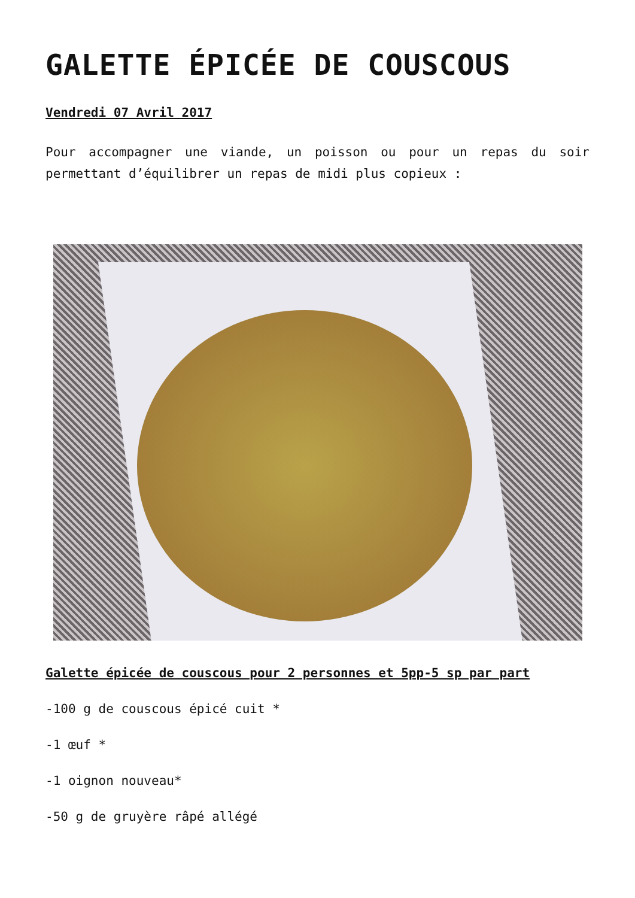GALETTE ÉPICÉE DE COUSCOUS
Vendredi 07 Avril 2017
Pour accompagner une viande, un poisson ou pour un repas du soir permettant d’équilibrer un repas de midi plus copieux :
Galette épicée de couscous pour 2 personnes et 5pp-5 sp par part
-100 g de couscous épicé cuit *
-1 œuf *
-1 oignon nouveau*
-50 g de gruyère râpé allégé